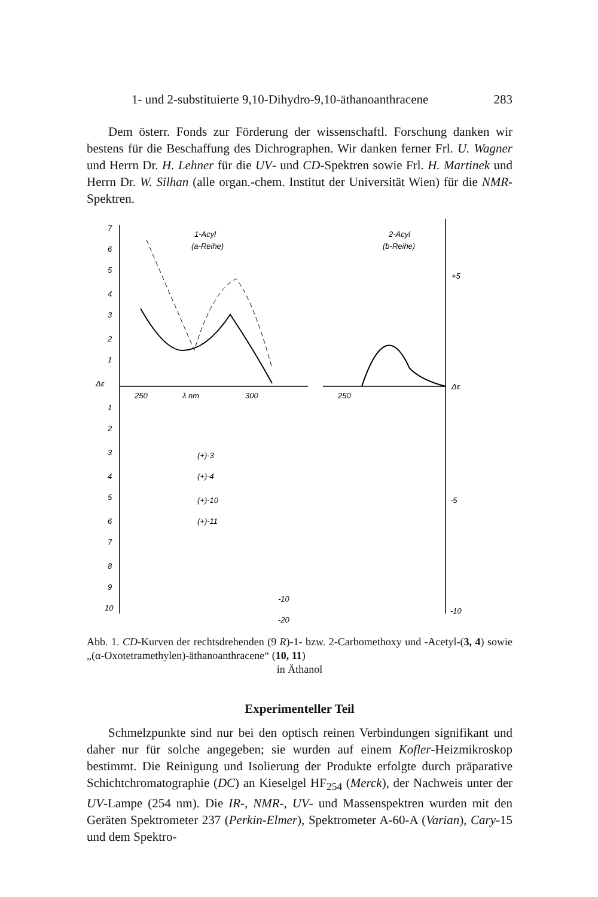1- und 2-substituierte 9,10-Dihydro-9,10-äthanoanthracene 283
Dem österr. Fonds zur Förderung der wissenschaftl. Forschung danken wir bestens für die Beschaffung des Dichrographen. Wir danken ferner Frl. U. Wagner und Herrn Dr. H. Lehner für die UV- und CD-Spektren sowie Frl. H. Martinek und Herrn Dr. W. Silhan (alle organ.-chem. Institut der Universität Wien) für die NMR-Spektren.
7
6
5
4
3
2
1
Δε
1
2
3
4
5
6
7
8
9
10
1-Acyl
(a-Reihe)
2-Acyl
(b-Reihe)
250
λ nm
300
250
+5
Δε
-5
-10
(+)-3
(+)-4
(+)-10
(+)-11
-10
-20
Abb. 1. CD-Kurven der rechtsdrehenden (9 R)-1- bzw. 2-Carbomethoxy und -Acetyl-(3, 4) sowie „(α-Oxotetramethylen)-äthanoanthracene“ (10, 11)
in Äthanol
Experimenteller Teil
Schmelzpunkte sind nur bei den optisch reinen Verbindungen signifikant und daher nur für solche angegeben; sie wurden auf einem Kofler-Heizmikroskop bestimmt. Die Reinigung und Isolierung der Produkte erfolgte durch präparative Schichtchromatographie (DC) an Kieselgel HF<sub>254</sub> (Merck), der Nachweis unter der UV-Lampe (254 nm). Die IR-, NMR-, UV- und Massenspektren wurden mit den Geräten Spektrometer 237 (Perkin-Elmer), Spektrometer A-60-A (Varian), Cary-15 und dem Spektro-